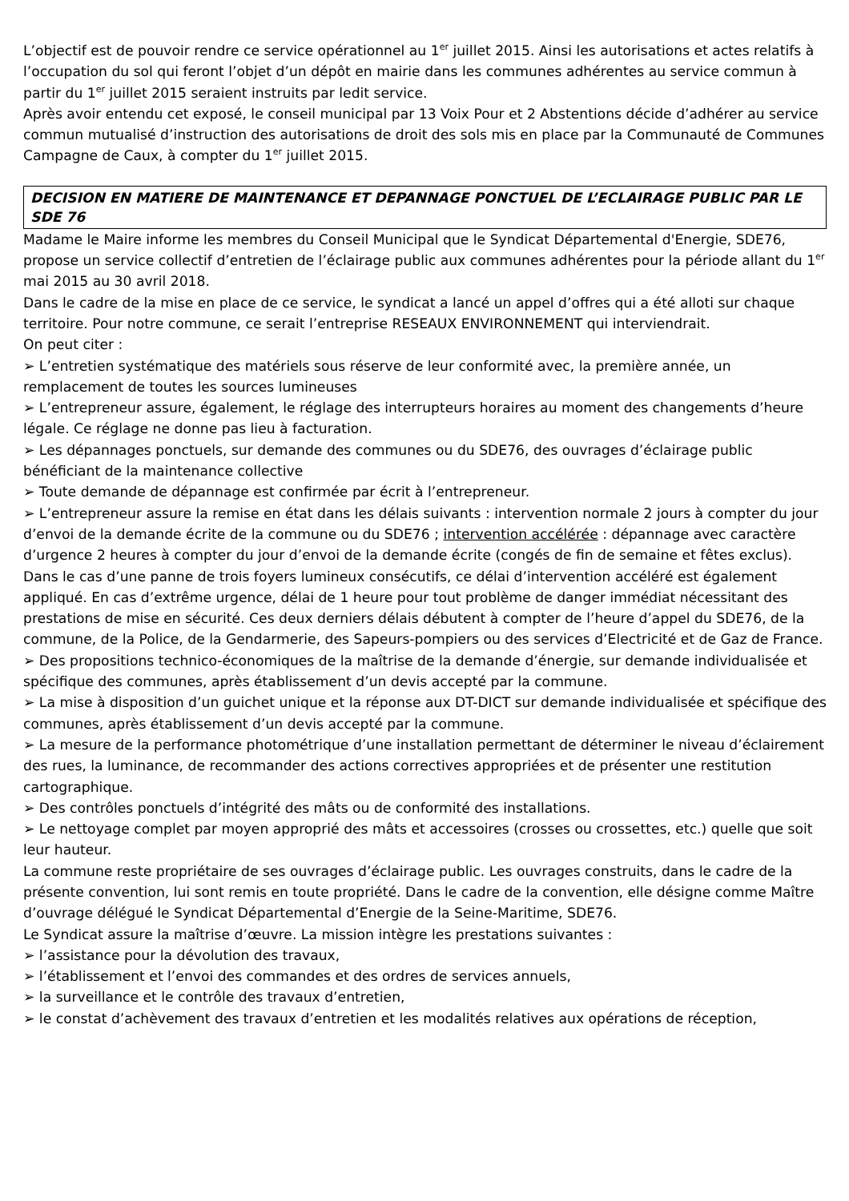L’objectif est de pouvoir rendre ce service opérationnel au 1<sup>er</sup> juillet 2015. Ainsi les autorisations et actes relatifs à l’occupation du sol qui feront l’objet d’un dépôt en mairie dans les communes adhérentes au service commun à partir du 1<sup>er</sup> juillet 2015 seraient instruits par ledit service.
Après avoir entendu cet exposé, le conseil municipal par 13 Voix Pour et 2 Abstentions décide d’adhérer au service commun mutualisé d’instruction des autorisations de droit des sols mis en place par la Communauté de Communes Campagne de Caux, à compter du 1<sup>er</sup> juillet 2015.
DECISION EN MATIERE DE MAINTENANCE ET DEPANNAGE PONCTUEL DE L’ECLAIRAGE PUBLIC PAR LE SDE 76
Madame le Maire informe les membres du Conseil Municipal que le Syndicat Départemental d'Energie, SDE76, propose un service collectif d’entretien de l’éclairage public aux communes adhérentes pour la période allant du 1<sup>er</sup> mai 2015 au 30 avril 2018.
Dans le cadre de la mise en place de ce service, le syndicat a lancé un appel d’offres qui a été alloti sur chaque territoire. Pour notre commune, ce serait l’entreprise RESEAUX ENVIRONNEMENT qui interviendrait.
On peut citer :
➢ L’entretien systématique des matériels sous réserve de leur conformité avec, la première année, un remplacement de toutes les sources lumineuses
➢ L’entrepreneur assure, également, le réglage des interrupteurs horaires au moment des changements d’heure légale. Ce réglage ne donne pas lieu à facturation.
➢ Les dépannages ponctuels, sur demande des communes ou du SDE76, des ouvrages d’éclairage public bénéficiant de la maintenance collective
➢ Toute demande de dépannage est confirmée par écrit à l’entrepreneur.
➢ L’entrepreneur assure la remise en état dans les délais suivants : intervention normale 2 jours à compter du jour d’envoi de la demande écrite de la commune ou du SDE76 ; intervention accélérée : dépannage avec caractère d’urgence 2 heures à compter du jour d’envoi de la demande écrite (congés de fin de semaine et fêtes exclus). Dans le cas d’une panne de trois foyers lumineux consécutifs, ce délai d’intervention accéléré est également appliqué. En cas d’extrême urgence, délai de 1 heure pour tout problème de danger immédiat nécessitant des prestations de mise en sécurité. Ces deux derniers délais débutent à compter de l’heure d’appel du SDE76, de la commune, de la Police, de la Gendarmerie, des Sapeurs-pompiers ou des services d’Electricité et de Gaz de France.
➢ Des propositions technico-économiques de la maîtrise de la demande d’énergie, sur demande individualisée et spécifique des communes, après établissement d’un devis accepté par la commune.
➢ La mise à disposition d’un guichet unique et la réponse aux DT-DICT sur demande individualisée et spécifique des communes, après établissement d’un devis accepté par la commune.
➢ La mesure de la performance photométrique d’une installation permettant de déterminer le niveau d’éclairement des rues, la luminance, de recommander des actions correctives appropriées et de présenter une restitution cartographique.
➢ Des contrôles ponctuels d’intégrité des mâts ou de conformité des installations.
➢ Le nettoyage complet par moyen approprié des mâts et accessoires (crosses ou crossettes, etc.) quelle que soit leur hauteur.
La commune reste propriétaire de ses ouvrages d’éclairage public. Les ouvrages construits, dans le cadre de la présente convention, lui sont remis en toute propriété. Dans le cadre de la convention, elle désigne comme Maître d’ouvrage délégué le Syndicat Départemental d’Energie de la Seine-Maritime, SDE76.
Le Syndicat assure la maîtrise d’œuvre. La mission intègre les prestations suivantes :
➢ l’assistance pour la dévolution des travaux,
➢ l’établissement et l’envoi des commandes et des ordres de services annuels,
➢ la surveillance et le contrôle des travaux d’entretien,
➢ le constat d’achèvement des travaux d’entretien et les modalités relatives aux opérations de réception,